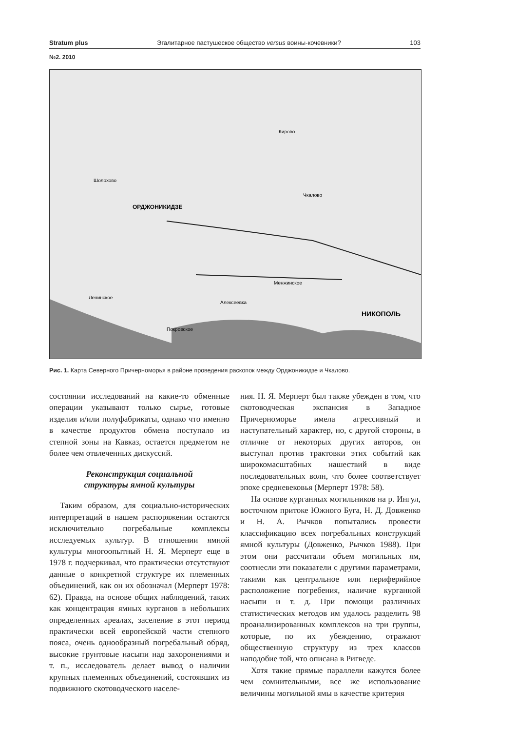Stratum plus Эгалитарное пастушеское общество versus воины-кочевники? 103
№2. 2010
ОРДЖОНИКИДЗЕ
Чкалово
НИКОПОЛЬ
Шолохово
Ленинское
Алексеевка
Покровское
Менжинское
Кирово
Рис. 1. Карта Северного Причерноморья в районе проведения раскопок между Орджоникидзе и Чкалово.
состоянии исследований на какие-то обменные операции указывают только сырье, готовые изделия и/или полуфабрикаты, однако что именно в качестве продуктов обмена поступало из степной зоны на Кавказ, остается предметом не более чем отвлеченных дискуссий.
Реконструкция социальной
структуры ямной культуры
Таким образом, для социально-исторических интерпретаций в нашем распоряжении остаются исключительно погребальные комплексы исследуемых культур. В отношении ямной культуры многоопытный Н. Я. Мерперт еще в 1978 г. подчеркивал, что практически отсутствуют данные о конкретной структуре их племенных объединений, как он их обозначал (Мерперт 1978: 62). Правда, на основе общих наблюдений, таких как концентрация ямных курганов в небольших определенных ареалах, заселение в этот период практически всей европейской части степного пояса, очень однообразный погребальный обряд, высокие грунтовые насыпи над захоронениями и т. п., исследователь делает вывод о наличии крупных племенных объединений, состоявших из подвижного скотоводческого населе-
ния. Н. Я. Мерперт был также убежден в том, что скотоводческая экспансия в Западное Причерноморье имела агрессивный и наступательный характер, но, с другой стороны, в отличие от некоторых других авторов, он выступал против трактовки этих событий как широкомасштабных нашествий в виде последовательных волн, что более соответствует эпохе средневековья (Мерперт 1978: 58).
На основе курганных могильников на р. Ингул, восточном притоке Южного Буга, Н. Д. Довженко и Н. А. Рычков попытались провести классификацию всех погребальных конструкций ямной культуры (Довженко, Рычков 1988). При этом они рассчитали объем могильных ям, соотнесли эти показатели с другими параметрами, такими как центральное или периферийное расположение погребения, наличие курганной насыпи и т. д. При помощи различных статистических методов им удалось разделить 98 проанализированных комплексов на три группы, которые, по их убеждению, отражают общественную структуру из трех классов наподобие той, что описана в Ригведе.
Хотя такие прямые параллели кажутся более чем сомнительными, все же использование величины могильной ямы в качестве критерия